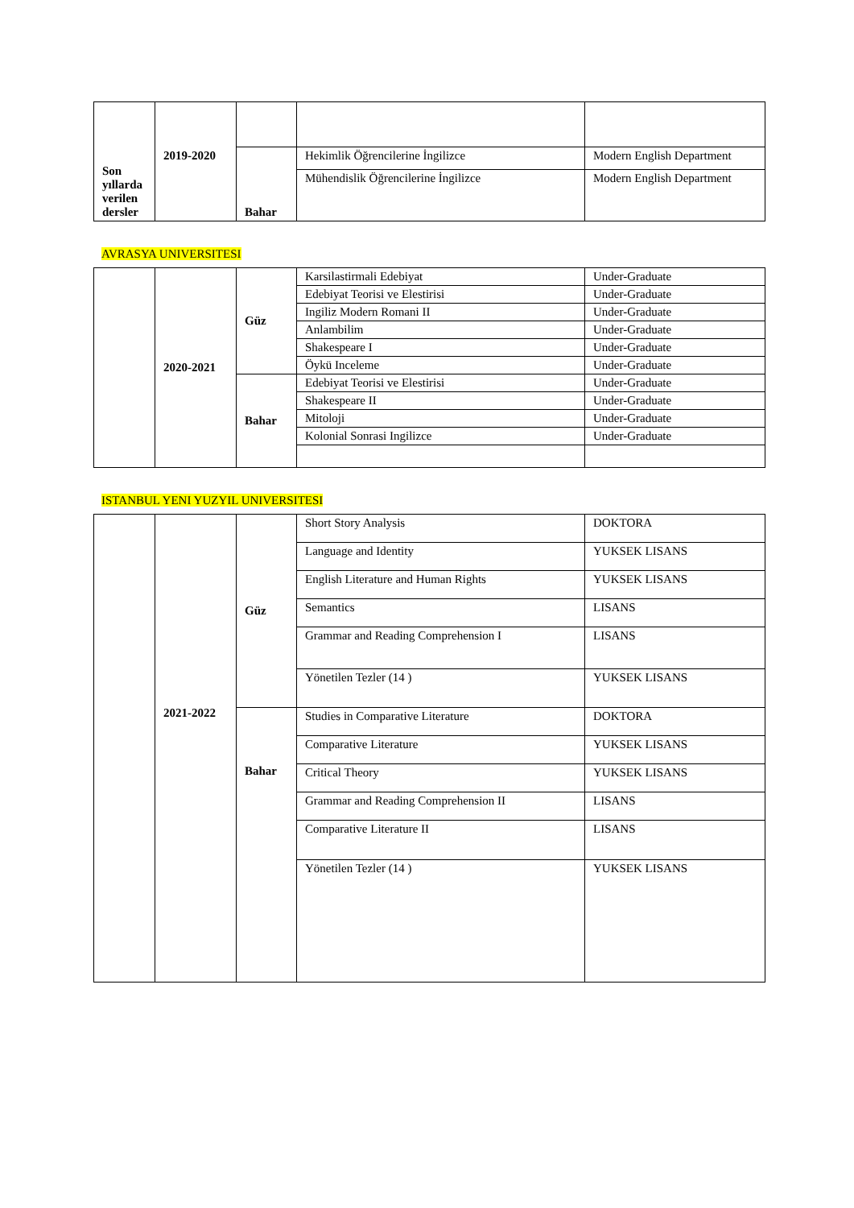| Son yıllarda verilen dersler | 2019-2020 | | | |
| | | Bahar | Hekimlik Öğrencilerine İngilizce | Modern English Department |
| | | | Mühendislik Öğrencilerine İngilizce | Modern English Department |
AVRASYA UNIVERSITESI
| | 2020-2021 | Güz | Karsilastirmali Edebiyat | Under-Graduate |
| | | | Edebiyat Teorisi ve Elestirisi | Under-Graduate |
| | | | Ingiliz Modern Romani II | Under-Graduate |
| | | | Anlambilim | Under-Graduate |
| | | | Shakespeare I | Under-Graduate |
| | | | Öykü Inceleme | Under-Graduate |
| | | Bahar | Edebiyat Teorisi ve Elestirisi | Under-Graduate |
| | | | Shakespeare II | Under-Graduate |
| | | | Mitoloji | Under-Graduate |
| | | | Kolonial Sonrasi Ingilizce | Under-Graduate |
ISTANBUL YENI YUZYIL UNIVERSITESI
| | 2021-2022 | Güz | Short Story Analysis | DOKTORA |
| | | | Language and Identity | YUKSEK LISANS |
| | | | English Literature and Human Rights | YUKSEK LISANS |
| | | | Semantics | LISANS |
| | | | Grammar and Reading Comprehension I | LISANS |
| | | | Yönetilen Tezler (14 ) | YUKSEK LISANS |
| | | Bahar | Studies in Comparative Literature | DOKTORA |
| | | | Comparative Literature | YUKSEK LISANS |
| | | | Critical Theory | YUKSEK LISANS |
| | | | Grammar and Reading Comprehension II | LISANS |
| | | | Comparative Literature II | LISANS |
| | | | Yönetilen Tezler (14 ) | YUKSEK LISANS |